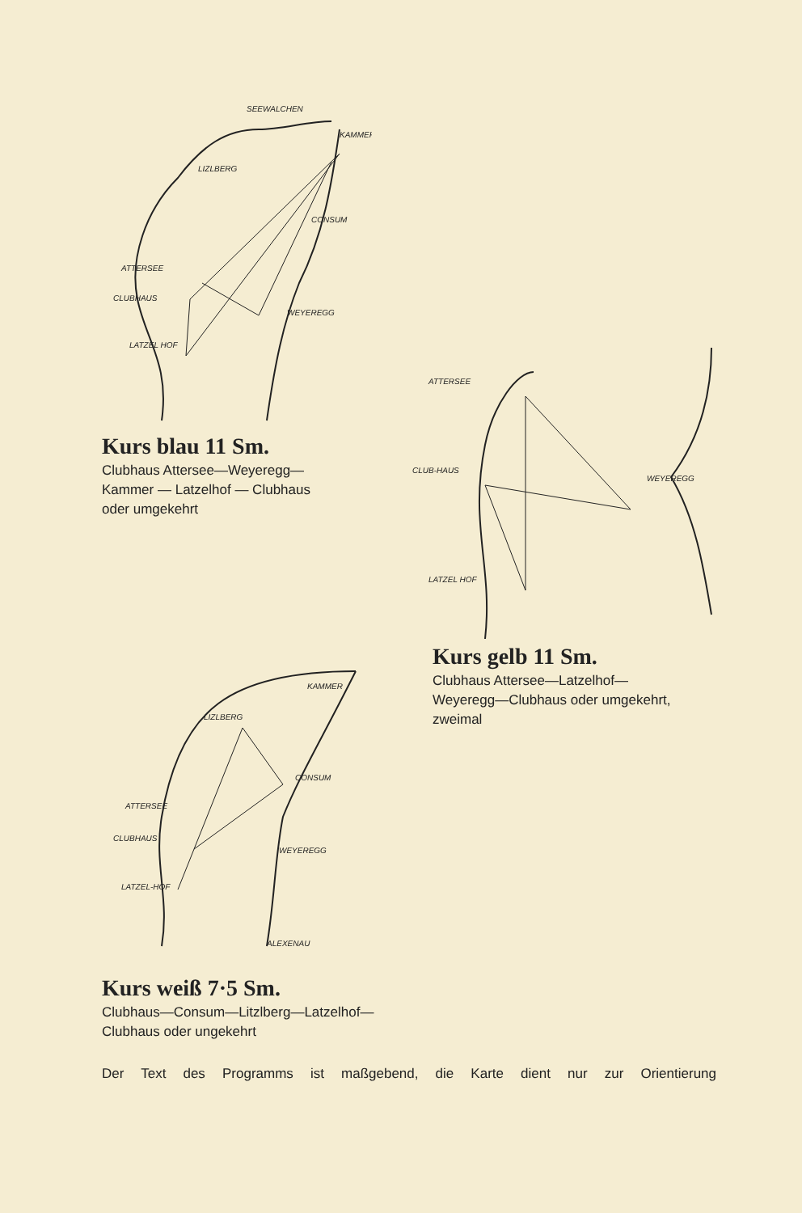SEEWALCHEN
KAMMER
LIZLBERG
CONSUM
ATTERSEE
CLUBHAUS
WEYEREGG
LATZEL HOF
Kurs blau 11 Sm.
Clubhaus Attersee—Weyeregg—
Kammer — Latzelhof — Clubhaus
oder umgekehrt
ATTERSEE
CLUB-HAUS
WEYEREGG
LATZEL HOF
Kurs gelb 11 Sm.
Clubhaus Attersee—Latzelhof—
Weyeregg—Clubhaus oder umgekehrt,
zweimal
KAMMER
LIZLBERG
CONSUM
ATTERSEE
CLUBHAUS
WEYEREGG
LATZEL-HOF
ALEXENAU
Kurs weiß 7·5 Sm.
Clubhaus—Consum—Litzlberg—Latzelhof—
Clubhaus oder ungekehrt
Der Text des Programms ist maßgebend, die Karte dient nur zur Orientierung